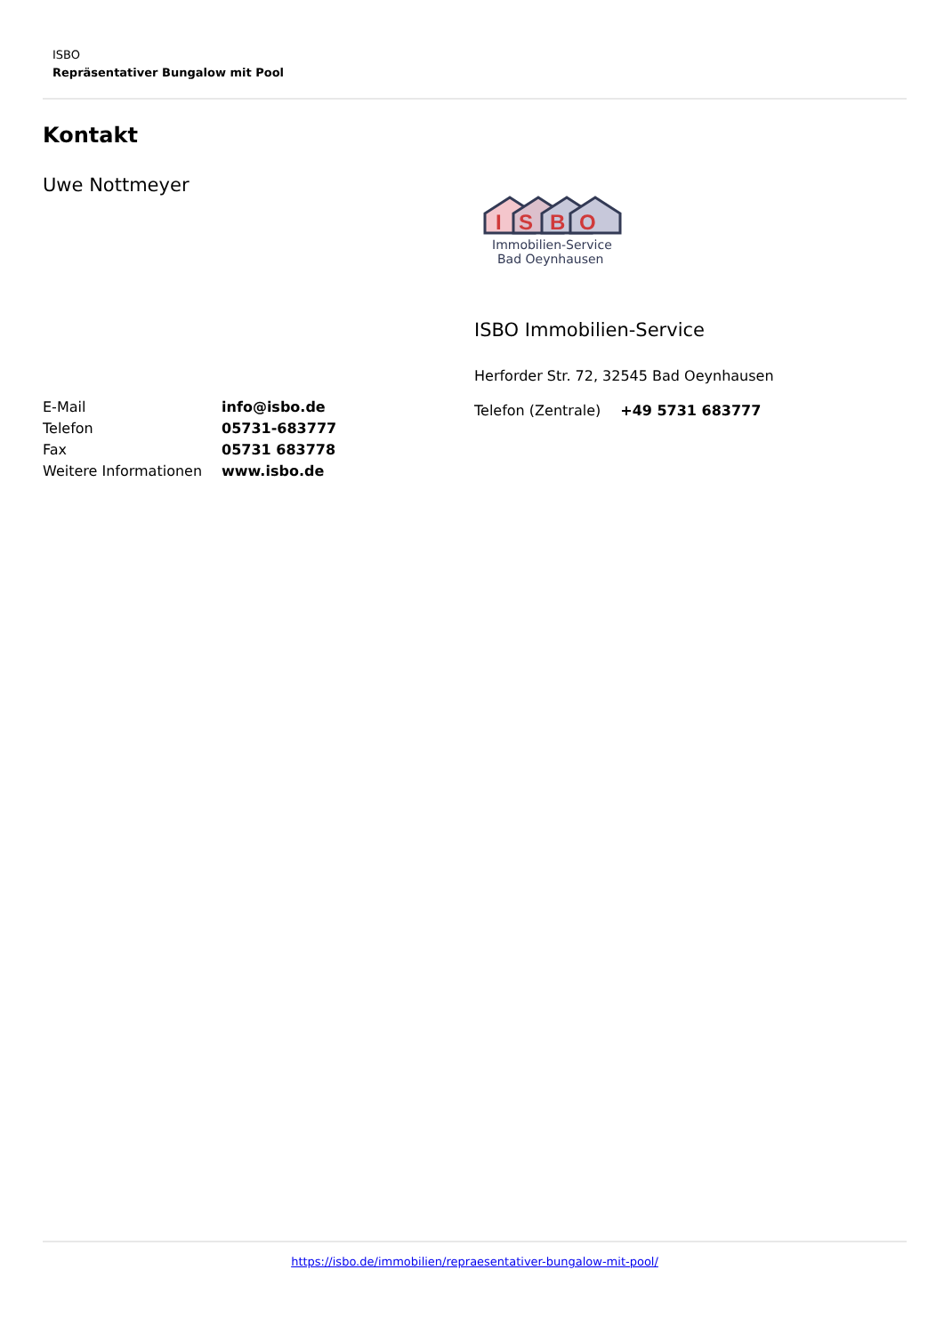ISBO
Repräsentativer Bungalow mit Pool
Kontakt
Uwe Nottmeyer
| E-Mail | info@isbo.de |
| Telefon | 05731-683777 |
| Fax | 05731 683778 |
| Weitere Informationen | www.isbo.de |
I
S
B
O
Immobilien-Service
Bad Oeynhausen
ISBO Immobilien-Service
Herforder Str. 72, 32545 Bad Oeynhausen
| Telefon (Zentrale) | +49 5731 683777 |
https://isbo.de/immobilien/repraesentativer-bungalow-mit-pool/